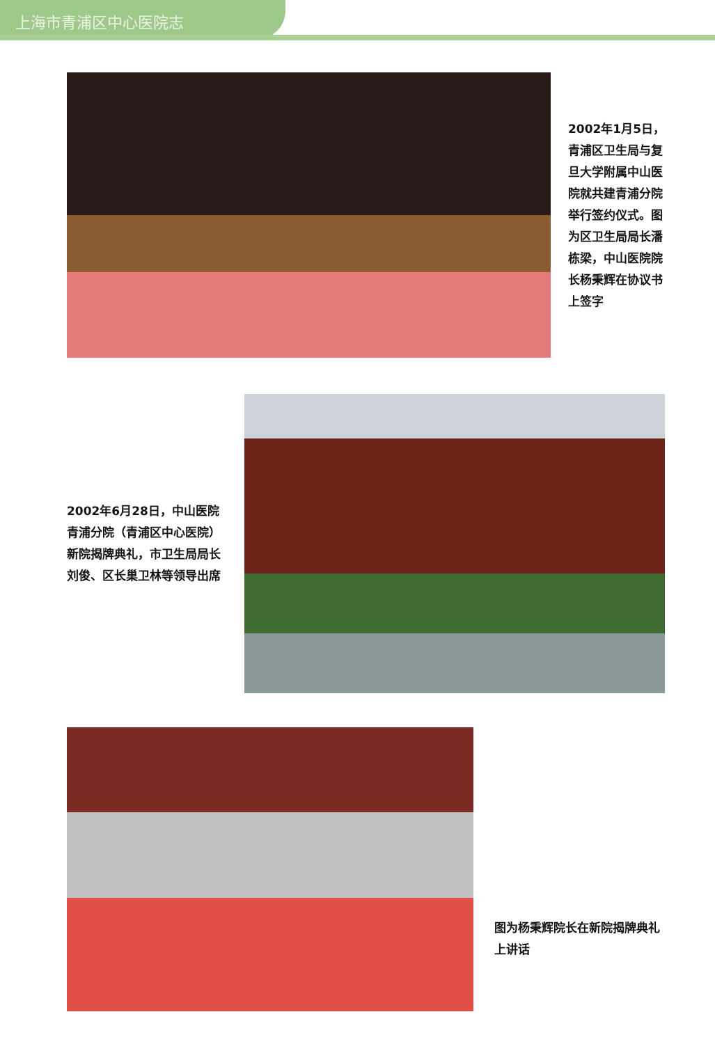上海市青浦区中心医院志
2002年1月5日，青浦区卫生局与复旦大学附属中山医院就共建青浦分院举行签约仪式。图为区卫生局局长潘栋梁，中山医院院长杨秉辉在协议书上签字
2002年6月28日，中山医院青浦分院（青浦区中心医院）新院揭牌典礼，市卫生局局长刘俊、区长巢卫林等领导出席
图为杨秉辉院长在新院揭牌典礼上讲话